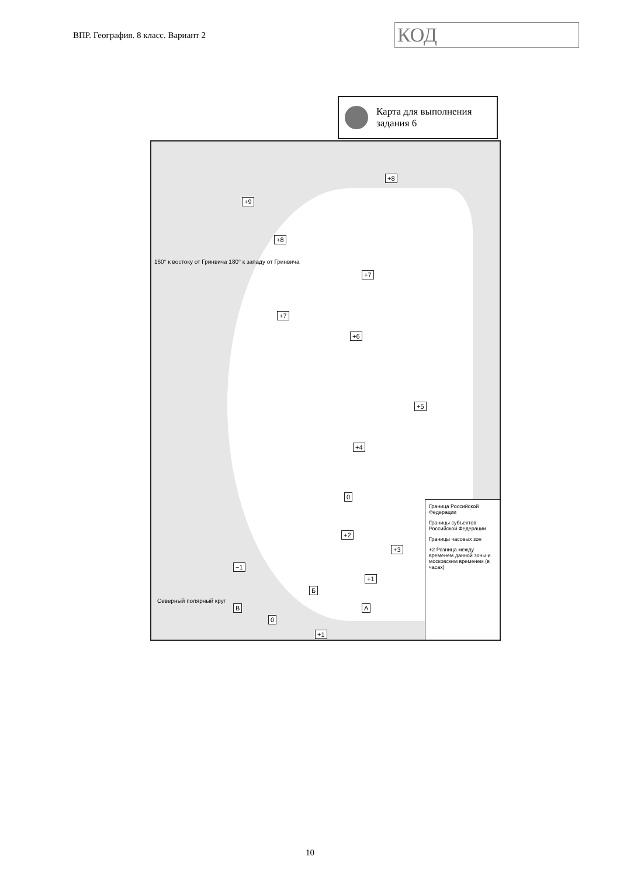ВПР. География. 8 класс. Вариант 2
КОД
Карта для выполнения
задания 6
+9
+8
+8
+7
+7
+6
+5
+4
+2
+3
0
+1
А В
Б
+1
−1
0
160° к востоку от Гринвича 180° к западу от Гринвича
Северный полярный круг
Граница Российской Федерации
Границы субъектов Российской Федерации
Границы часовых зон
+2 Разница между временем данной зоны и московским временем (в часах)
10